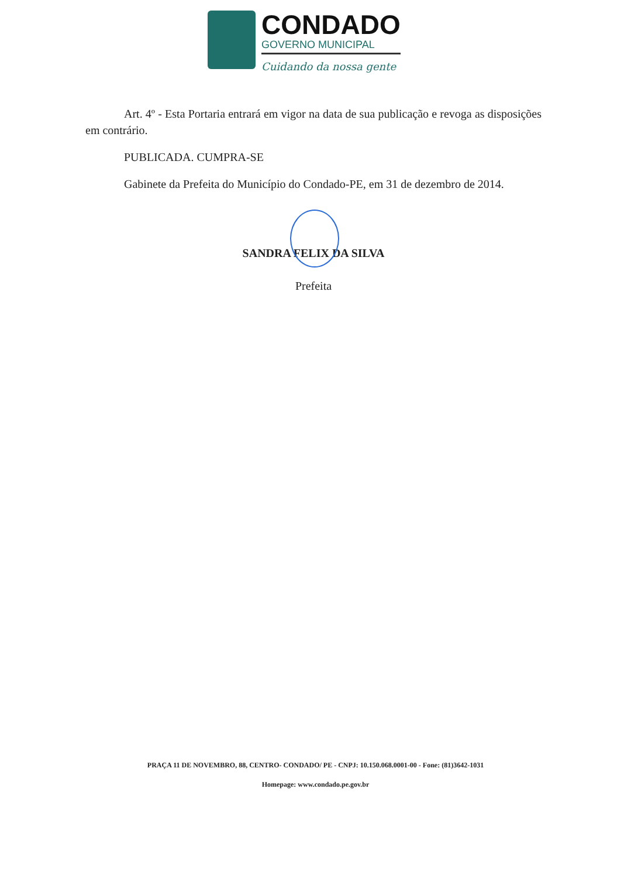CONDADO
GOVERNO MUNICIPAL
Cuidando da nossa gente
Art. 4º - Esta Portaria entrará em vigor na data de sua publicação e revoga as disposições em contrário.
PUBLICADA. CUMPRA-SE
Gabinete da Prefeita do Município do Condado-PE, em 31 de dezembro de 2014.
SANDRA FELIX DA SILVA
Prefeita
PRAÇA 11 DE NOVEMBRO, 88, CENTRO- CONDADO/ PE - CNPJ: 10.150.068.0001-00 - Fone: (81)3642-1031
Homepage: www.condado.pe.gov.br